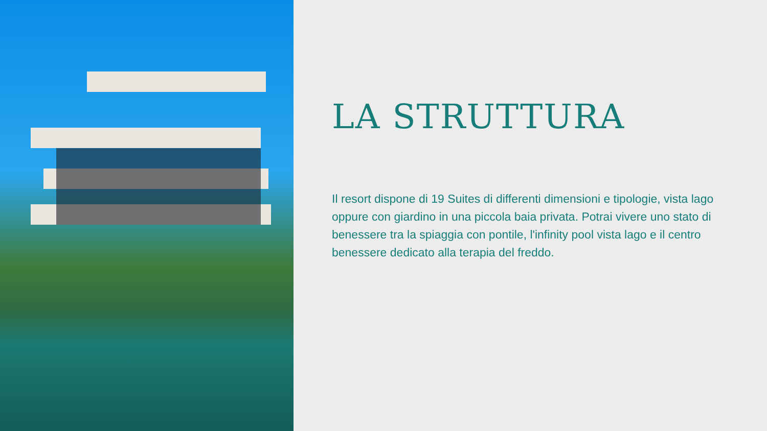LA STRUTTURA
Il resort dispone di 19 Suites di differenti dimensioni e tipologie, vista lago oppure con giardino in una piccola baia privata. Potrai vivere uno stato di benessere tra la spiaggia con pontile, l'infinity pool vista lago e il centro benessere dedicato alla terapia del freddo.